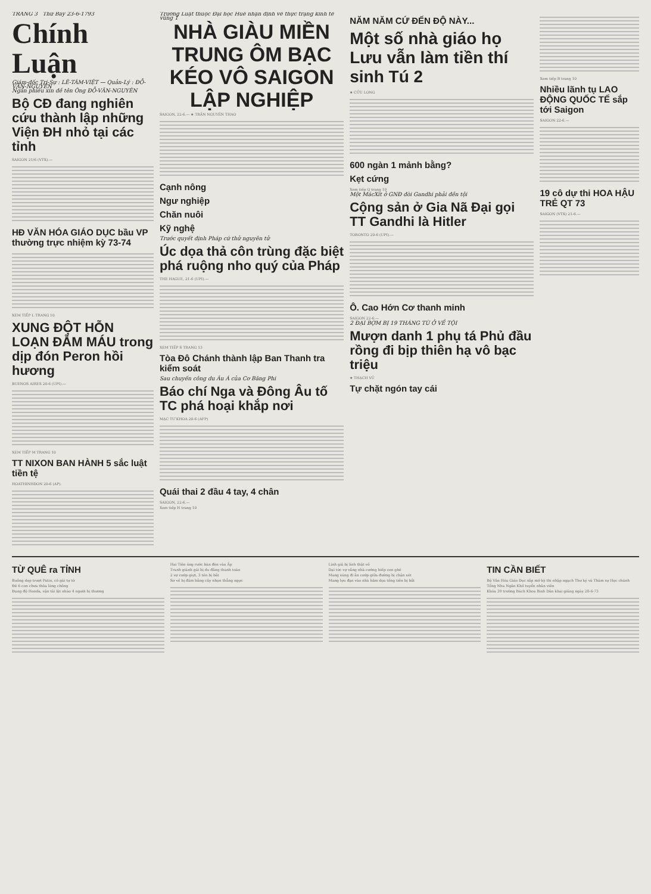TRANG 3 Thứ Bảy 23-6-1793
Chính Luận
Giám-đốc Trị-Sự : LÊ-TÂM-VIỆT — Quản-Lý : ĐỖ-VĂN-NGUYÊN
Ngân phiếu xin đề tên Ông ĐỖ-VĂN-NGUYÊN
Bộ CĐ đang nghiên cứu thành lập những Viện ĐH nhỏ tại các tỉnh
SAIGON 21/6 (VTX).—
HĐ VĂN HÓA GIÁO DỤC bầu VP thường trực nhiệm kỳ 73-74
XEM TIẾP L TRANG 10
XUNG ĐỘT HỖN LOẠN ĐẪM MÁU trong dịp đón Peron hồi hương
BUENOS AIRES 20-6 (UPI).—
XEM TIẾP M TRANG 10
TT NIXON BAN HÀNH 5 sắc luật tiền tệ
HOATHINHDON 20-6 (AP).
Trường Luật thuộc Đại học Huế nhận định về thực trạng kinh tế vùng 1
NHÀ GIÀU MIỀN TRUNG ÔM BẠC KÉO VÔ SAIGON LẬP NGHIỆP
SAIGON, 22-6.— ★ TRẦN NGUYÊN THAO
Cạnh nông
Ngư nghiệp
Chăn nuôi
Kỹ nghệ
Trước quyết định Pháp cứ thử nguyên tử
Úc dọa thả côn trùng đặc biệt phá ruộng nho quý của Pháp
THE HAGUE, 21-6 (UPI).—
XEM TIẾP S TRANG 13
Tòa Đô Chánh thành lập Ban Thanh tra kiểm soát
Sau chuyến công du Âu Á của Cơ Băng Phi
Báo chí Nga và Đông Âu tố TC phá hoại khắp nơi
MẠC TƯ KHOA 20-6 (AFP)
Quái thai 2 đầu 4 tay, 4 chân
SAIGON, 22-6.—
Xem tiếp H trang 10
NĂM NĂM CỨ ĐẾN ĐỘ NÀY...
Một số nhà giáo họ Lưu vẫn làm tiền thí sinh Tú 2
★ CỬU LONG
600 ngàn 1 mảnh bằng?
Kẹt cứng
Xem tiếp Q trang 10
Một MácXít ở GNĐ đòi Gandhi phải đền tội
Cộng sản ở Gia Nã Đại gọi TT Gandhi là Hitler
TORONTO 20-6 (UPI).—
Ô. Cao Hớn Cơ thanh minh
SAIGON 22-6.—
2 ĐẠI BỢM BỊ 19 THÁNG TÙ Ở VỀ TỘI
Mượn danh 1 phụ tá Phủ đầu rồng đi bịp thiên hạ vô bạc triệu
★ THẠCH VŨ
Tự chặt ngón tay cái
Xem tiếp B trang 10
Nhiều lãnh tụ LAO ĐỘNG QUỐC TẾ sắp tới Saigon
SAIGON 22-6.—
19 cô dự thi HOA HẬU TRẺ QT 73
SAIGON (VTX) 21-6.—
TỪ QUÊ ra TỈNH
Buồng dẹp trượt Patin, cô gái tự tử
Đẻ 6 con chưa thỏa lòng chồng
Đụng độ Honda, vận tải lật nhào 4 người bị thương
Hai Tiên ông rước bàn đèn vào Ấp
Tranh giành gái bị du đãng thanh toán
2 vợ cướp giựt, 3 tên bị bắt
Sơ về bị đâm bằng cây nhọn thẳng ngực
Lính giả bị lính thật vồ
Dại tức vợ vắng nhà cướng hiếp con ghẻ
Mang súng đi ăn cướp giữa đường bị chận xét
Mang lựu đạn vào nhà hăm dọa tống tiền bị bắt
TIN CẦN BIẾT
Bộ Văn Hóa Giáo Dục sắp mở kỳ thi nhập ngạch Thư ký và Thám sự Học chánh
Tổng Nha Ngân Khố tuyển nhân viên
Khóa 39 trường Bách Khoa Bình Dân khai giảng ngày 28-6-73